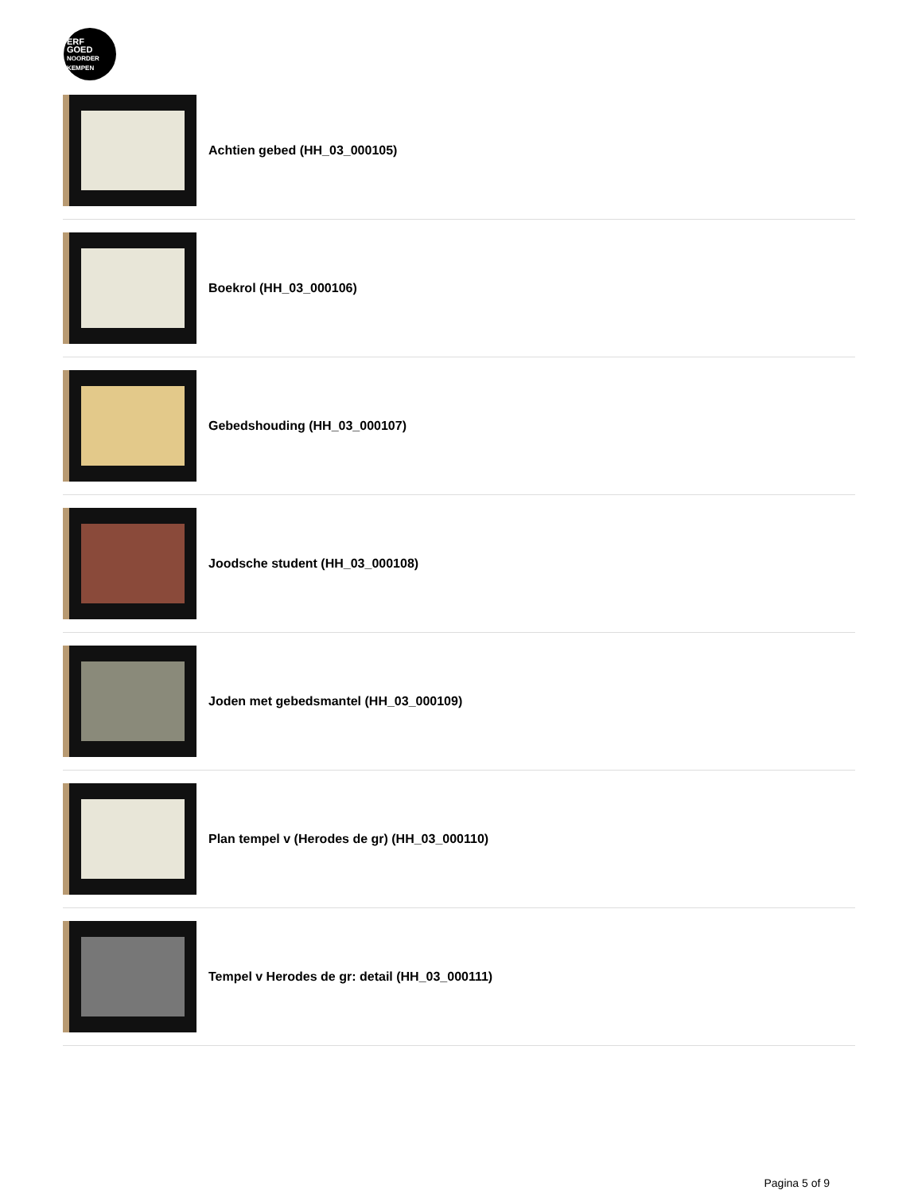ERF
GOED
NOORDER
KEMPEN
Achtien gebed (HH_03_000105)
Boekrol (HH_03_000106)
Gebedshouding (HH_03_000107)
Joodsche student (HH_03_000108)
Joden met gebedsmantel (HH_03_000109)
Plan tempel v (Herodes de gr) (HH_03_000110)
Tempel v Herodes de gr: detail (HH_03_000111)
Pagina 5 of 9